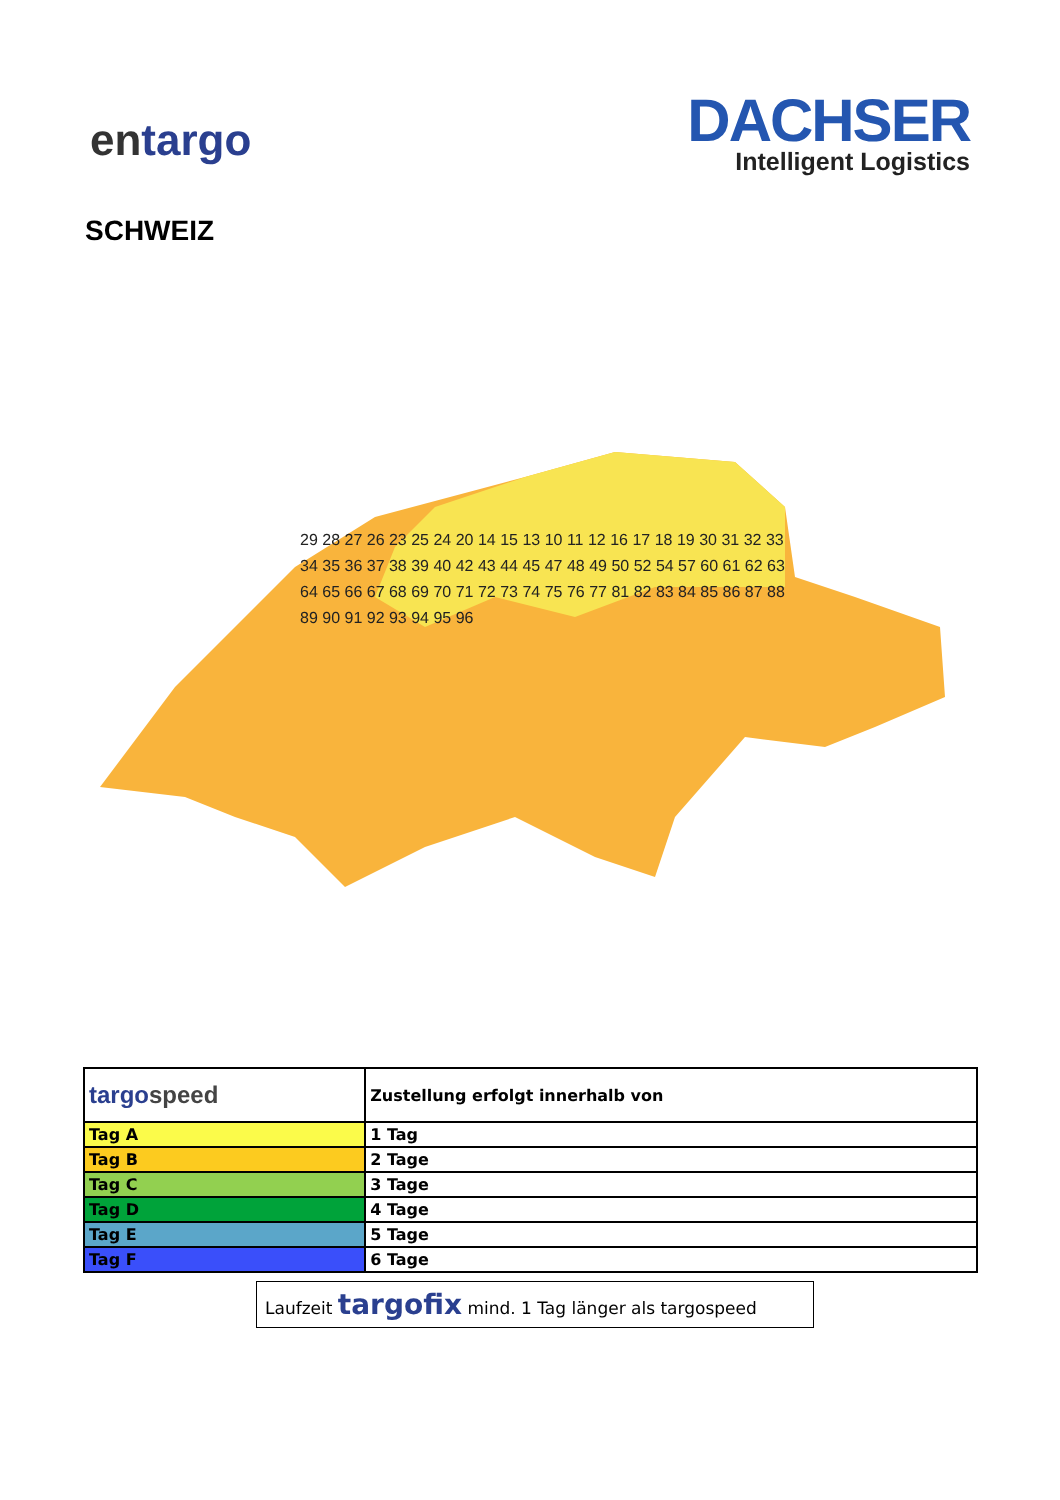entargo
DACHSER
Intelligent Logistics
SCHWEIZ
29 28 27 26 23 25 24 20 14 15 13 10 11 12 16 17 18 19 30 31 32 33 34 35 36 37 38 39 40 42 43 44 45 47 48 49 50 52 54 57 60 61 62 63 64 65 66 67 68 69 70 71 72 73 74 75 76 77 81 82 83 84 85 86 87 88 89 90 91 92 93 94 95 96
| targo speed | Zustellung erfolgt innerhalb von |
| Tag A | 1 Tag |
| Tag B | 2 Tage |
| Tag C | 3 Tage |
| Tag D | 4 Tage |
| Tag E | 5 Tage |
| Tag F | 6 Tage |
Laufzeit targofix mind. 1 Tag länger als targospeed